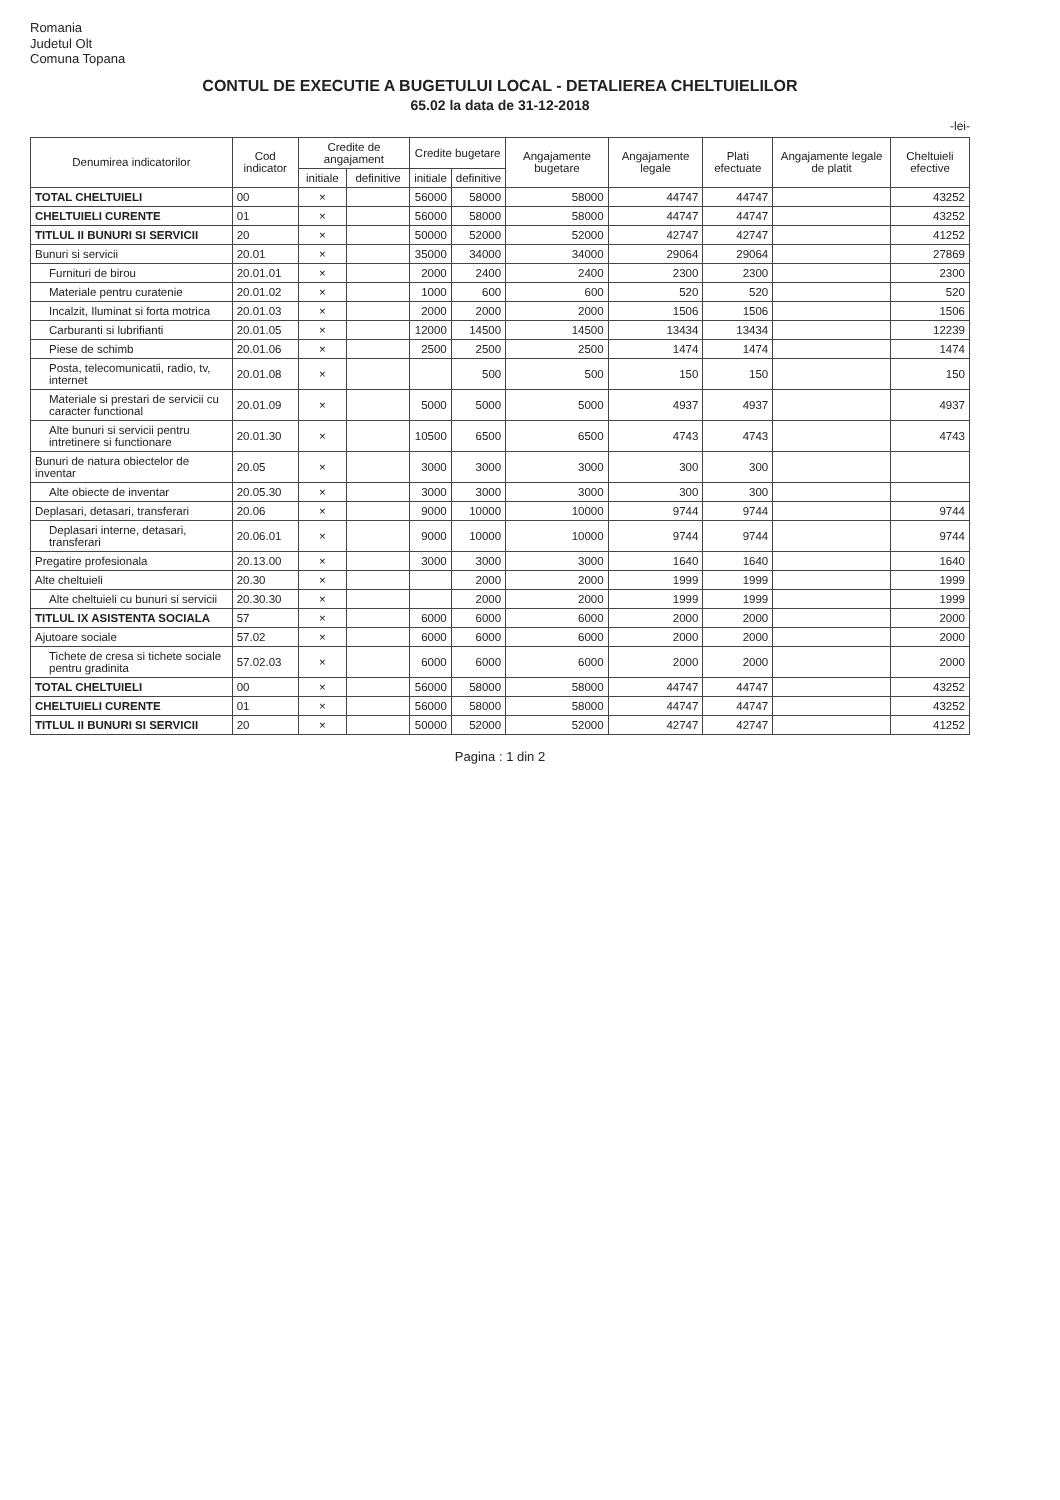Romania
Judetul Olt
Comuna Topana
CONTUL DE EXECUTIE A BUGETULUI LOCAL - DETALIEREA CHELTUIELILOR
65.02 la data de 31-12-2018
-lei-
| Denumirea indicatorilor | Cod indicator | Credite de angajament | | Credite bugetare | | Angajamente bugetare | Angajamente legale | Plati efectuate | Angajamente legale de platit | Cheltuieli efective |
| --- | --- | --- | --- | --- | --- | --- | --- | --- | --- | --- |
| | | initiale | definitive | initiale | definitive | | | | | |
| TOTAL CHELTUIELI | 00 | × | | 56000 | 58000 | 58000 | 44747 | 44747 | | 43252 |
| CHELTUIELI CURENTE | 01 | × | | 56000 | 58000 | 58000 | 44747 | 44747 | | 43252 |
| TITLUL II BUNURI SI SERVICII | 20 | × | | 50000 | 52000 | 52000 | 42747 | 42747 | | 41252 |
| Bunuri si servicii | 20.01 | × | | 35000 | 34000 | 34000 | 29064 | 29064 | | 27869 |
| Furnituri de birou | 20.01.01 | × | | 2000 | 2400 | 2400 | 2300 | 2300 | | 2300 |
| Materiale pentru curatenie | 20.01.02 | × | | 1000 | 600 | 600 | 520 | 520 | | 520 |
| Incalzit, Iluminat si forta motrica | 20.01.03 | × | | 2000 | 2000 | 2000 | 1506 | 1506 | | 1506 |
| Carburanti si lubrifianti | 20.01.05 | × | | 12000 | 14500 | 14500 | 13434 | 13434 | | 12239 |
| Piese de schimb | 20.01.06 | × | | 2500 | 2500 | 2500 | 1474 | 1474 | | 1474 |
| Posta, telecomunicatii, radio, tv, internet | 20.01.08 | × | | | 500 | 500 | 150 | 150 | | 150 |
| Materiale si prestari de servicii cu caracter functional | 20.01.09 | × | | 5000 | 5000 | 5000 | 4937 | 4937 | | 4937 |
| Alte bunuri si servicii pentru intretinere si functionare | 20.01.30 | × | | 10500 | 6500 | 6500 | 4743 | 4743 | | 4743 |
| Bunuri de natura obiectelor de inventar | 20.05 | × | | 3000 | 3000 | 3000 | 300 | 300 | | |
| Alte obiecte de inventar | 20.05.30 | × | | 3000 | 3000 | 3000 | 300 | 300 | | |
| Deplasari, detasari, transferari | 20.06 | × | | 9000 | 10000 | 10000 | 9744 | 9744 | | 9744 |
| Deplasari interne, detasari, transferari | 20.06.01 | × | | 9000 | 10000 | 10000 | 9744 | 9744 | | 9744 |
| Pregatire profesionala | 20.13.00 | × | | 3000 | 3000 | 3000 | 1640 | 1640 | | 1640 |
| Alte cheltuieli | 20.30 | × | | | 2000 | 2000 | 1999 | 1999 | | 1999 |
| Alte cheltuieli cu bunuri si servicii | 20.30.30 | × | | | 2000 | 2000 | 1999 | 1999 | | 1999 |
| TITLUL IX ASISTENTA SOCIALA | 57 | × | | 6000 | 6000 | 6000 | 2000 | 2000 | | 2000 |
| Ajutoare sociale | 57.02 | × | | 6000 | 6000 | 6000 | 2000 | 2000 | | 2000 |
| Tichete de cresa si tichete sociale pentru gradinita | 57.02.03 | × | | 6000 | 6000 | 6000 | 2000 | 2000 | | 2000 |
| TOTAL CHELTUIELI | 00 | × | | 56000 | 58000 | 58000 | 44747 | 44747 | | 43252 |
| CHELTUIELI CURENTE | 01 | × | | 56000 | 58000 | 58000 | 44747 | 44747 | | 43252 |
| TITLUL II BUNURI SI SERVICII | 20 | × | | 50000 | 52000 | 52000 | 42747 | 42747 | | 41252 |
Pagina : 1 din 2